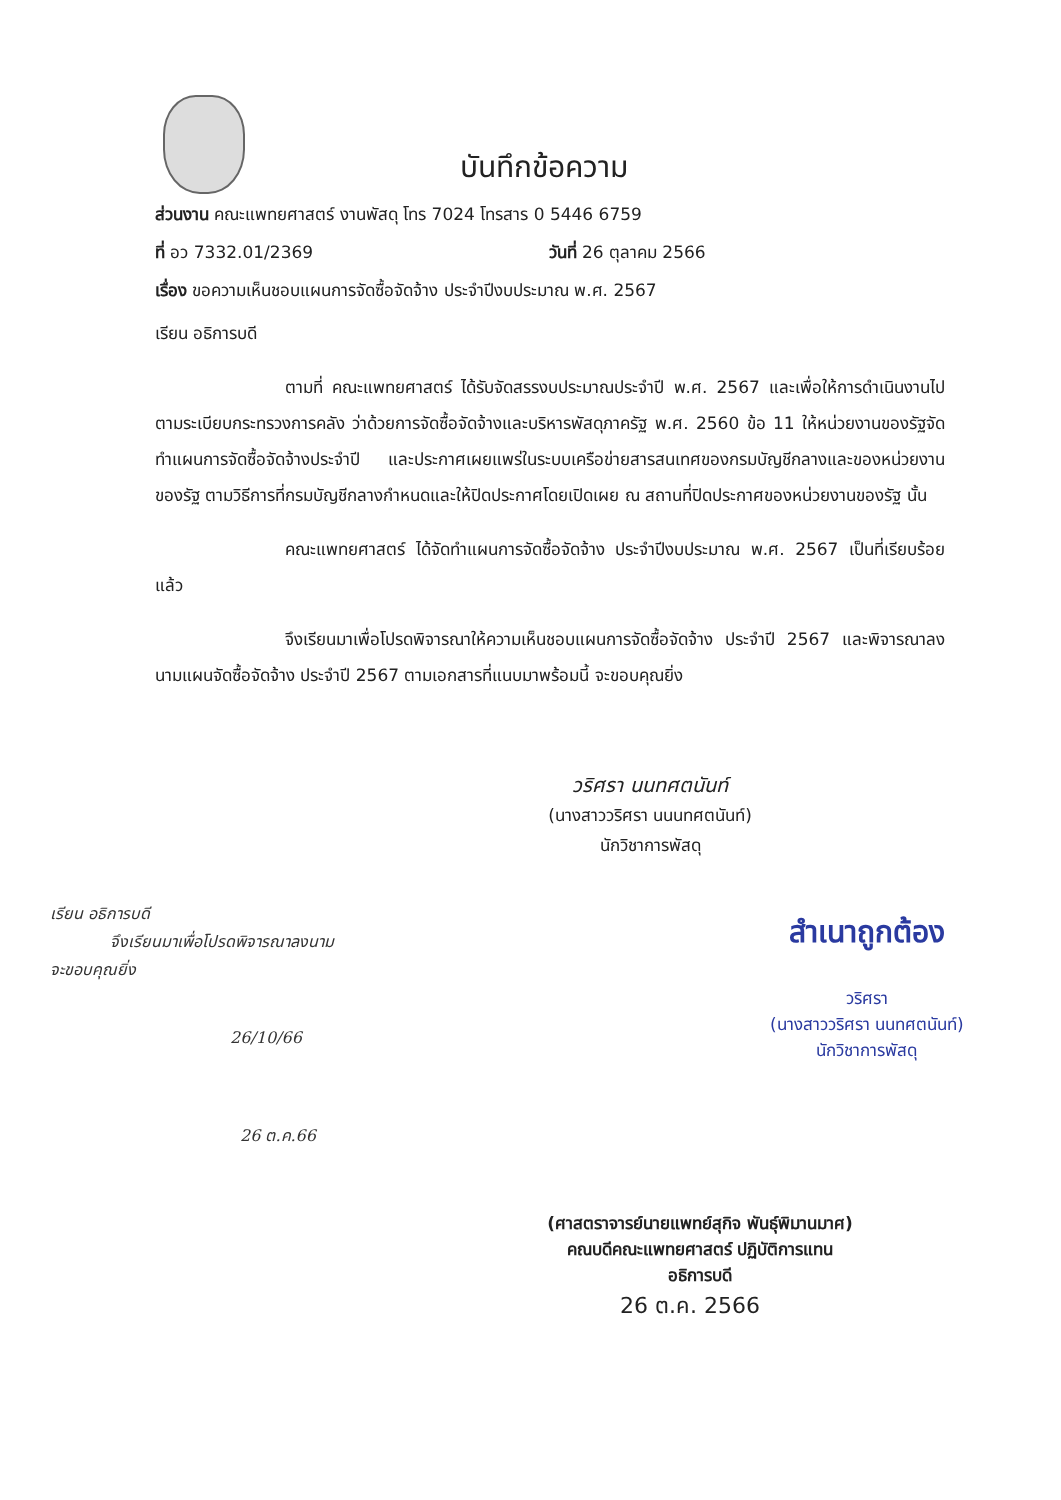บันทึกข้อความ
ส่วนงาน คณะแพทยศาสตร์ งานพัสดุ โทร 7024 โทรสาร 0 5446 6759
ที่ อว 7332.01/2369 วันที่ 26 ตุลาคม 2566
เรื่อง ขอความเห็นชอบแผนการจัดซื้อจัดจ้าง ประจำปีงบประมาณ พ.ศ. 2567
เรียน อธิการบดี
ตามที่ คณะแพทยศาสตร์ ได้รับจัดสรรงบประมาณประจำปี พ.ศ. 2567 และเพื่อให้การดำเนินงานไปตามระเบียบกระทรวงการคลัง ว่าด้วยการจัดซื้อจัดจ้างและบริหารพัสดุภาครัฐ พ.ศ. 2560 ข้อ 11 ให้หน่วยงานของรัฐจัดทำแผนการจัดซื้อจัดจ้างประจำปี และประกาศเผยแพร่ในระบบเครือข่ายสารสนเทศของกรมบัญชีกลางและของหน่วยงานของรัฐ ตามวิธีการที่กรมบัญชีกลางกำหนดและให้ปิดประกาศโดยเปิดเผย ณ สถานที่ปิดประกาศของหน่วยงานของรัฐ นั้น
คณะแพทยศาสตร์ ได้จัดทำแผนการจัดซื้อจัดจ้าง ประจำปีงบประมาณ พ.ศ. 2567 เป็นที่เรียบร้อยแล้ว
จึงเรียนมาเพื่อโปรดพิจารณาให้ความเห็นชอบแผนการจัดซื้อจัดจ้าง ประจำปี 2567 และพิจารณาลงนามแผนจัดซื้อจัดจ้าง ประจำปี 2567 ตามเอกสารที่แนบมาพร้อมนี้ จะขอบคุณยิ่ง
วริศรา นนทศตนันท์
(นางสาววริศรา นนนทศตนันท์)
นักวิชาการพัสดุ
เรียน อธิการบดี
จึงเรียนมาเพื่อโปรดพิจารณาลงนาม
จะขอบคุณยิ่ง
26/10/66
26 ต.ค.66
สำเนาถูกต้อง
วริศรา
(นางสาววริศรา นนทศตนันท์)
นักวิชาการพัสดุ
(ศาสตราจารย์นายแพทย์สุกิจ พันธุ์พิมานมาศ)
คณบดีคณะแพทยศาสตร์ ปฏิบัติการแทน
อธิการบดี
26 ต.ค. 2566